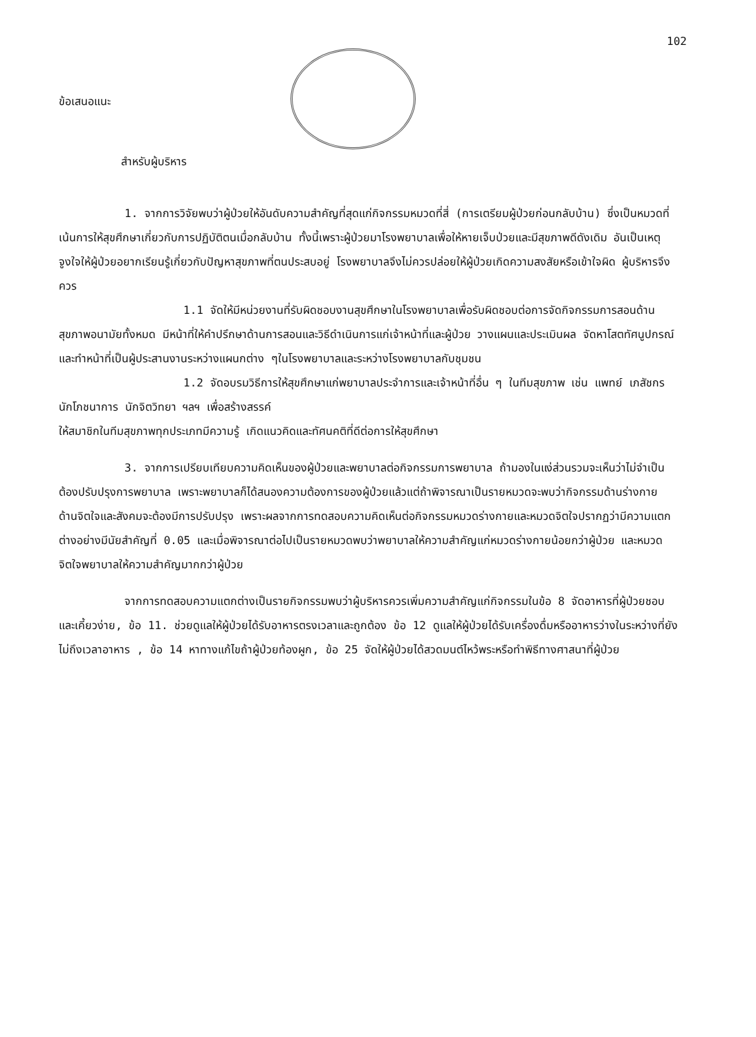102
ข้อเสนอแนะ
สำหรับผู้บริหาร
1. จากการวิจัยพบว่าผู้ป่วยให้อันดับความสำคัญที่สุดแก่กิจกรรมหมวดที่สี่ (การเตรียมผู้ป่วยก่อนกลับบ้าน) ซึ่งเป็นหมวดที่เน้นการให้สุขศึกษาเกี่ยวกับการปฏิบัติตนเมื่อกลับบ้าน ทั้งนี้เพราะผู้ป่วยมาโรงพยาบาลเพื่อให้หายเจ็บป่วยและมีสุขภาพดีดังเดิม อันเป็นเหตุจูงใจให้ผู้ป่วยอยากเรียนรู้เกี่ยวกับปัญหาสุขภาพที่ตนประสบอยู่ โรงพยาบาลจึงไม่ควรปล่อยให้ผู้ป่วยเกิดความสงสัยหรือเข้าใจผิด ผู้บริหารจึงควร
1.1 จัดให้มีหน่วยงานที่รับผิดชอบงานสุขศึกษาในโรงพยาบาลเพื่อรับผิดชอบต่อการจัดกิจกรรมการสอนด้านสุขภาพอนามัยทั้งหมด มีหน้าที่ให้คำปรึกษาด้านการสอนและวิธีดำเนินการแก่เจ้าหน้าที่และผู้ป่วย วางแผนและประเมินผล จัดหาโสตทัศนูปกรณ์ และทำหน้าที่เป็นผู้ประสานงานระหว่างแผนกต่าง ๆในโรงพยาบาลและระหว่างโรงพยาบาลกับชุมชน
1.2 จัดอบรมวิธีการให้สุขศึกษาแก่พยาบาลประจำการและเจ้าหน้าที่อื่น ๆ ในทีมสุขภาพ เช่น แพทย์ เภสัชกร นักโภชนาการ นักจิตวิทยา ฯลฯ เพื่อสร้างสรรค์
ให้สมาชิกในทีมสุขภาพทุกประเภทมีความรู้ เกิดแนวคิดและทัศนคติที่ดีต่อการให้สุขศึกษา
3. จากการเปรียบเทียบความคิดเห็นของผู้ป่วยและพยาบาลต่อกิจกรรมการพยาบาล ถ้ามองในแง่ส่วนรวมจะเห็นว่าไม่จำเป็นต้องปรับปรุงการพยาบาล เพราะพยาบาลก็ได้สนองความต้องการของผู้ป่วยแล้วแต่ถ้าพิจารณาเป็นรายหมวดจะพบว่ากิจกรรมด้านร่างกาย ด้านจิตใจและสังคมจะต้องมีการปรับปรุง เพราะผลจากการทดสอบความคิดเห็นต่อกิจกรรมหมวดร่างกายและหมวดจิตใจปรากฏว่ามีความแตกต่างอย่างมีนัยสำคัญที่ 0.05 และเมื่อพิจารณาต่อไปเป็นรายหมวดพบว่าพยาบาลให้ความสำคัญแก่หมวดร่างกายน้อยกว่าผู้ป่วย และหมวดจิตใจพยาบาลให้ความสำคัญมากกว่าผู้ป่วย
จากการทดสอบความแตกต่างเป็นรายกิจกรรมพบว่าผู้บริหารควรเพิ่มความสำคัญแก่กิจกรรมในข้อ 8 จัดอาหารที่ผู้ป่วยชอบและเคี้ยวง่าย, ข้อ 11. ช่วยดูแลให้ผู้ป่วยได้รับอาหารตรงเวลาและถูกต้อง ข้อ 12 ดูแลให้ผู้ป่วยได้รับเครื่องดื่มหรืออาหารว่างในระหว่างที่ยังไม่ถึงเวลาอาหาร , ข้อ 14 หาทางแก้ไขถ้าผู้ป่วยท้องผูก, ข้อ 25 จัดให้ผู้ป่วยได้สวดมนต์ไหว้พระหรือทำพิธีทางศาสนาที่ผู้ป่วย